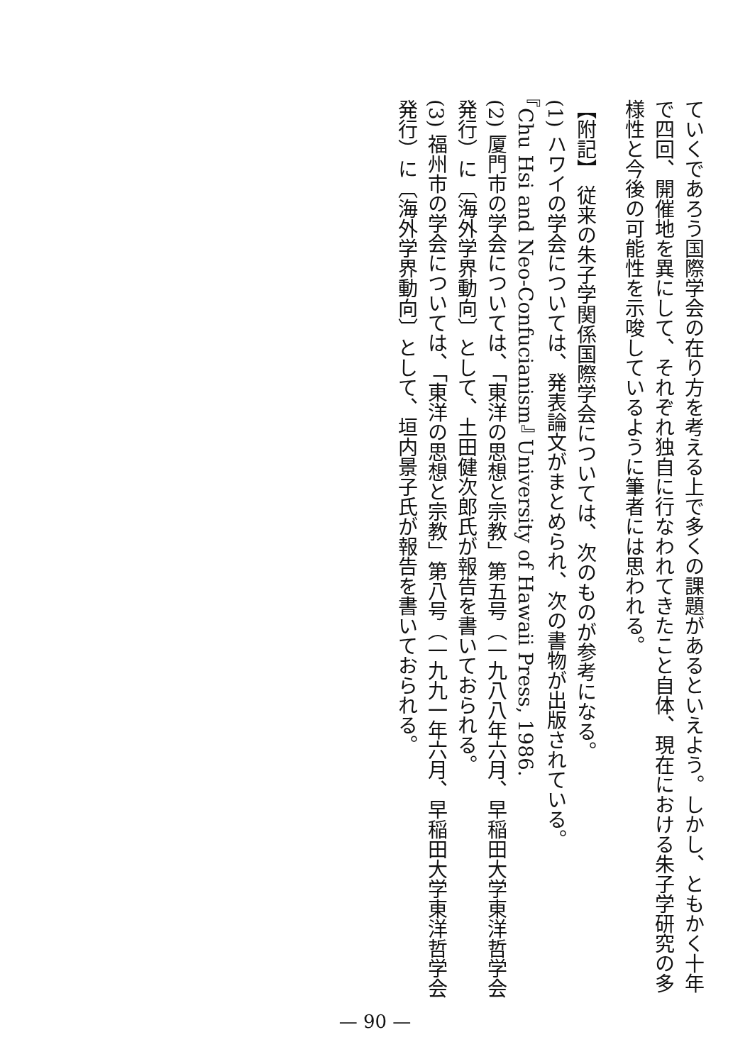ていくであろう国際学会の在り方を考える上で多くの課題があるといえよう。しかし、ともかく十年で四回、開催地を異にして、それぞれ独自に行なわれてきたこと自体、現在における朱子学研究の多様性と今後の可能性を示唆しているように筆者には思われる。
【附記】 従来の朱子学関係国際学会については、次のものが参考になる。
(1) ハワイの学会については、発表論文がまとめられ、次の書物が出版されている。
『Chu Hsi and Neo-Confucianism』 University of Hawaii Press, 1986.
(2) 厦門市の学会については、「東洋の思想と宗教」第五号（一九八八年六月、早稲田大学東洋哲学会発行）に〔海外学界動向〕として、土田健次郎氏が報告を書いておられる。
(3) 福州市の学会については、「東洋の思想と宗教」第八号（一九九一年六月、早稲田大学東洋哲学会発行）に〔海外学界動向〕として、垣内景子氏が報告を書いておられる。
— 90 —